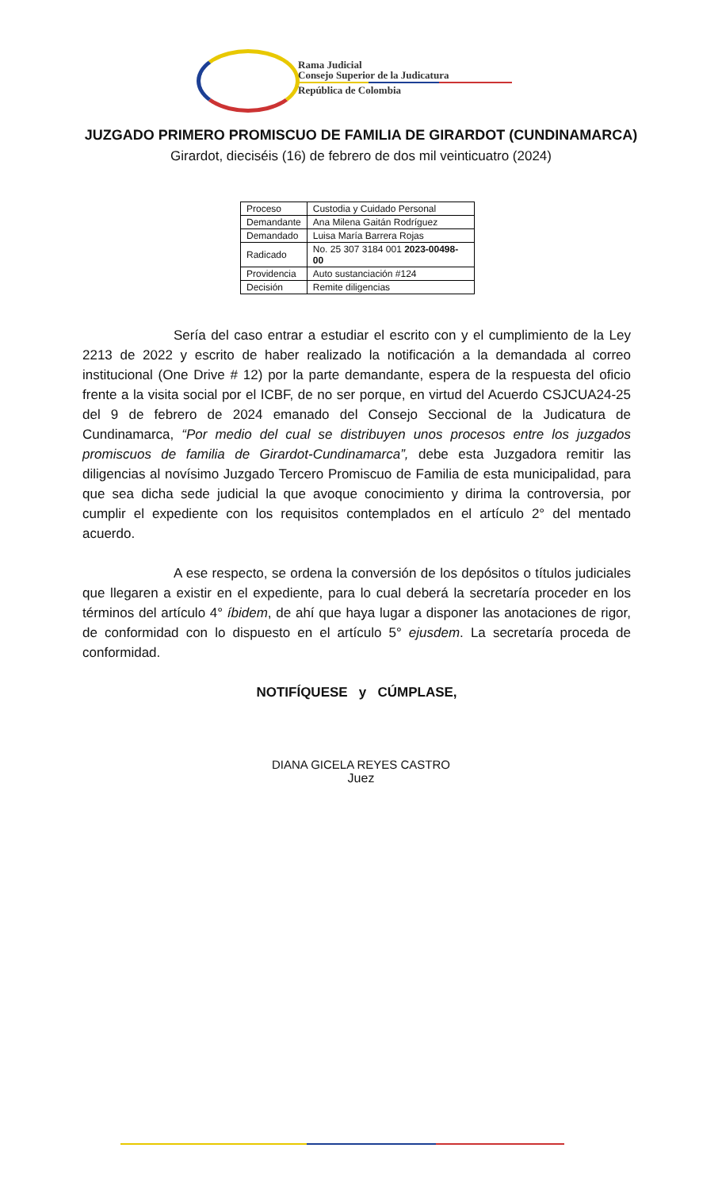Rama Judicial
Consejo Superior de la Judicatura
República de Colombia
JUZGADO PRIMERO PROMISCUO DE FAMILIA DE GIRARDOT (CUNDINAMARCA)
Girardot, dieciséis (16) de febrero de dos mil veinticuatro (2024)
| Proceso | Custodia y Cuidado Personal |
| Demandante | Ana Milena Gaitán Rodríguez |
| Demandado | Luisa María Barrera Rojas |
| Radicado | No. 25 307 3184 001 2023-00498-00 |
| Providencia | Auto sustanciación #124 |
| Decisión | Remite diligencias |
Sería del caso entrar a estudiar el escrito con y el cumplimiento de la Ley 2213 de 2022 y escrito de haber realizado la notificación a la demandada al correo institucional (One Drive # 12) por la parte demandante, espera de la respuesta del oficio frente a la visita social por el ICBF, de no ser porque, en virtud del Acuerdo CSJCUA24-25 del 9 de febrero de 2024 emanado del Consejo Seccional de la Judicatura de Cundinamarca, “Por medio del cual se distribuyen unos procesos entre los juzgados promiscuos de familia de Girardot-Cundinamarca”, debe esta Juzgadora remitir las diligencias al novísimo Juzgado Tercero Promiscuo de Familia de esta municipalidad, para que sea dicha sede judicial la que avoque conocimiento y dirima la controversia, por cumplir el expediente con los requisitos contemplados en el artículo 2° del mentado acuerdo.
A ese respecto, se ordena la conversión de los depósitos o títulos judiciales que llegaren a existir en el expediente, para lo cual deberá la secretaría proceder en los términos del artículo 4° íbidem, de ahí que haya lugar a disponer las anotaciones de rigor, de conformidad con lo dispuesto en el artículo 5° ejusdem. La secretaría proceda de conformidad.
NOTIFÍQUESE y CÚMPLASE,
DIANA GICELA REYES CASTRO
Juez